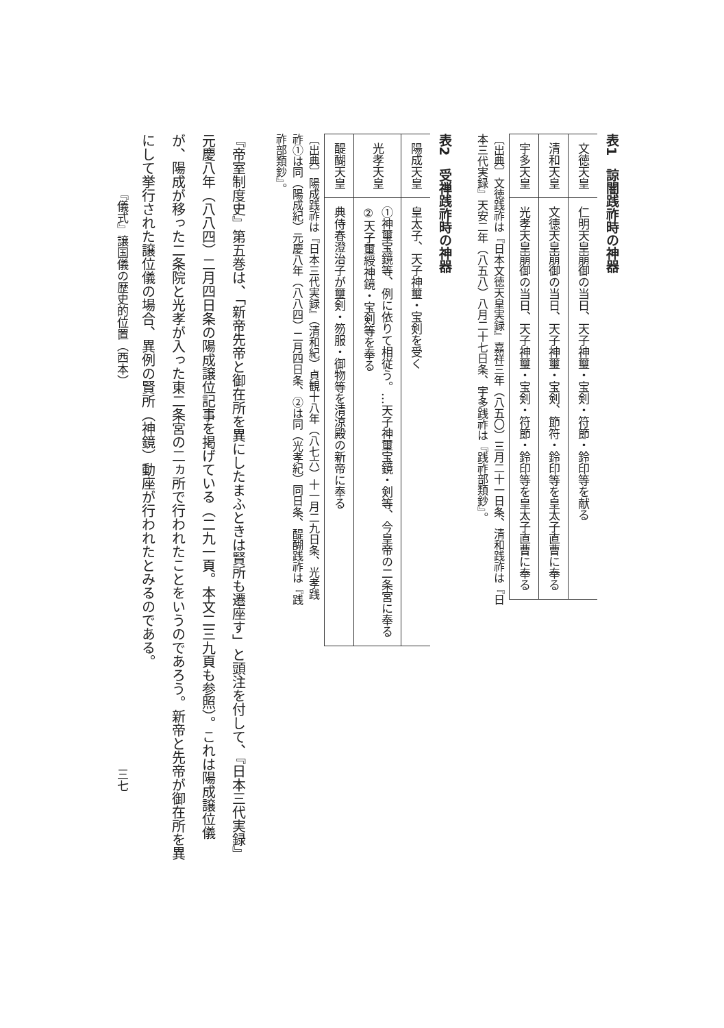表1　諒闇践祚時の神器
| 文徳天皇 | 仁明天皇崩御の当日、天子神璽・宝剣・符節・鈴印等を献る |
| 清和天皇 | 文徳天皇崩御の当日、天子神璽・宝剣、節符・鈴印等を皇太子直曹に奉る |
| 宇多天皇 | 光孝天皇崩御の当日、天子神璽・宝剣・符節・鈴印等を皇太子直曹に奉る |
〔出典〕文徳践祚は『日本文徳天皇実録』嘉祥三年（八五〇）三月二十一日条、清和践祚は『日本三代実録』天安二年（八五八）八月二十七日条、宇多践祚は『践祚部類鈔』。
表2　受禅践祚時の神器
| 陽成天皇 | 皇太子、天子神璽・宝剣を受く |
| 光孝天皇 | ①神璽宝鏡等、例に依りて相従う。…天子神璽宝鏡・剣等、今皇帝の二条宮に奉る ②天子璽綬神鏡・宝剣等を奉る |
| 醍醐天皇 | 典侍春澄治子が璽剣・笏服・御物等を清涼殿の新帝に奉る |
〔出典〕陽成践祚は『日本三代実録』（清和紀）貞観十八年（八七六）十一月二九日条、光孝践祚①は同（陽成紀）元慶八年（八八四）二月四日条、②は同（光孝紀）同日条、醍醐践祚は『践祚部類鈔』。
『帝室制度史』第五巻は、「新帝先帝と御在所を異にしたまふときは賢所も遷座す」と頭注を付して、『日本三代実録』元慶八年（八八四）二月四日条の陽成譲位記事を掲げている（二九一頁。本文二三九頁も参照）。これは陽成譲位儀が、陽成が移った二条院と光孝が入った東二条宮の二ヵ所で行われたことをいうのであろう。新帝と先帝が御在所を異にして挙行された譲位儀の場合、異例の賢所（神鏡）動座が行われたとみるのである。
『儀式』譲国儀の歴史的位置（西本） 三七